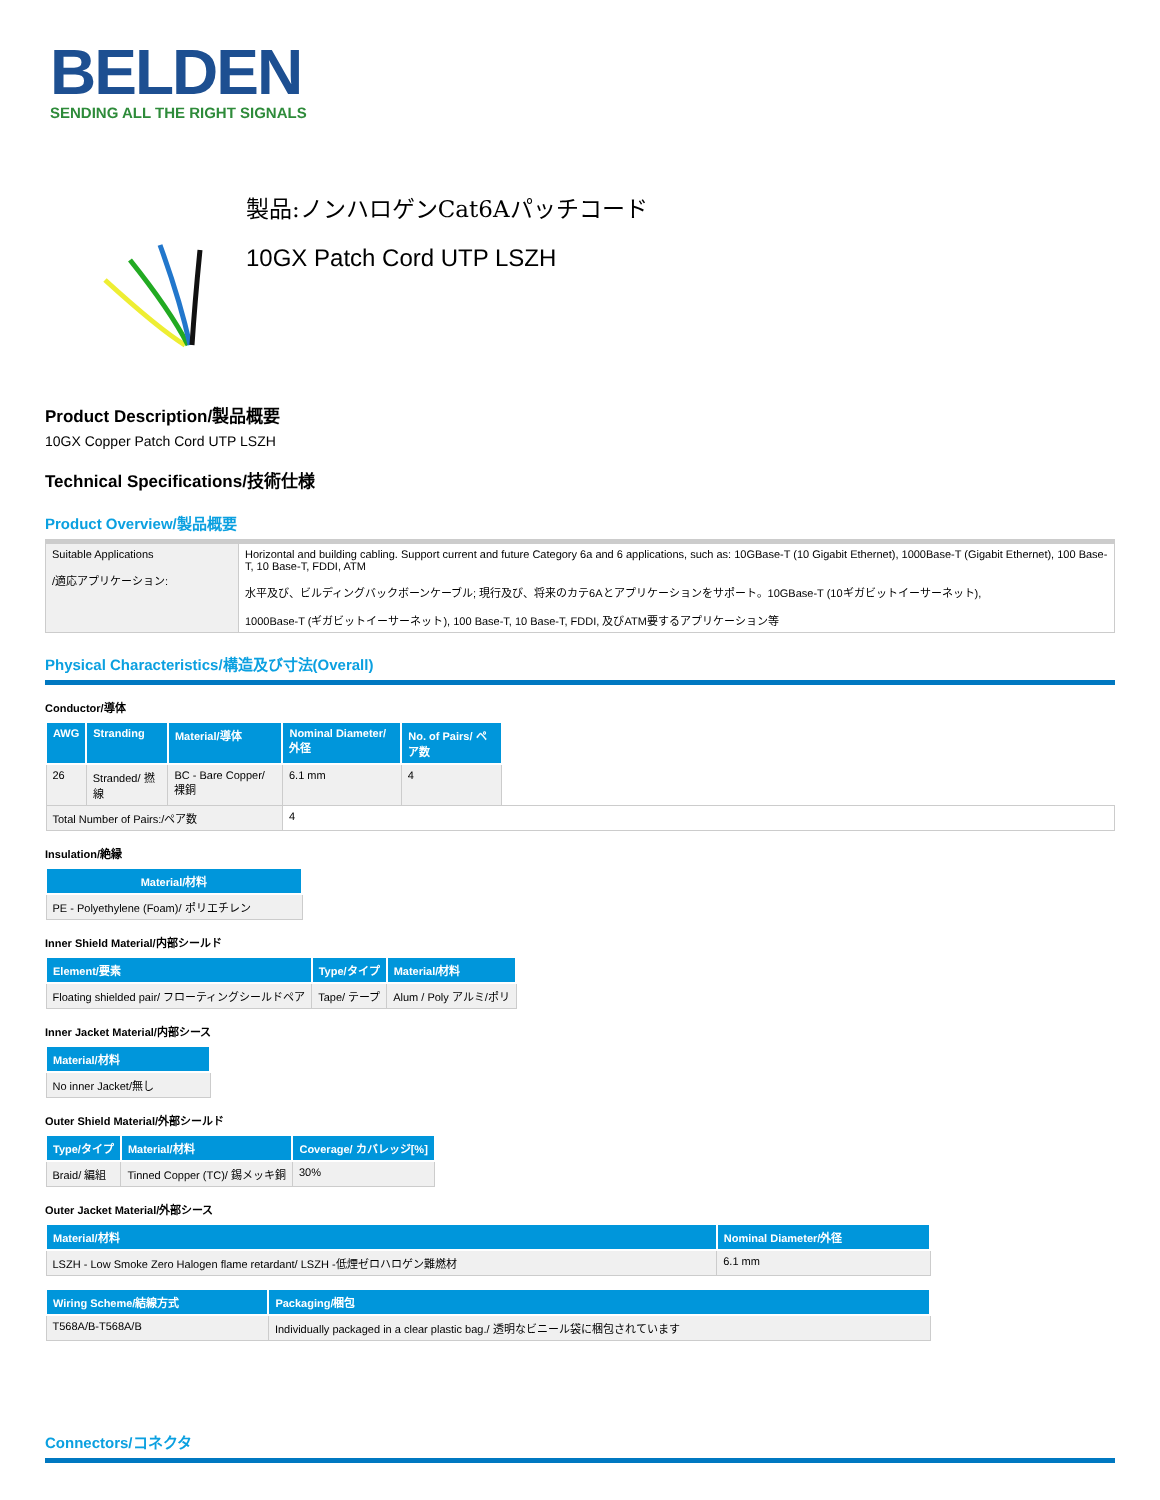BELDEN
SENDING ALL THE RIGHT SIGNALS
製品:ノンハロゲンCat6Aパッチコード
10GX Patch Cord UTP LSZH
Product Description/製品概要
10GX Copper Patch Cord UTP LSZH
Technical Specifications/技術仕様
Product Overview/製品概要
| Suitable Applications /適応アプリケーション: | Horizontal and building cabling. Support current and future Category 6a and 6 applications, such as: 10GBase-T (10 Gigabit Ethernet), 1000Base-T (Gigabit Ethernet), 100 Base-T, 10 Base-T, FDDI, ATM 水平及び、ビルディングバックボーンケーブル; 現行及び、将来のカテ6Aとアプリケーションをサポート。10GBase-T (10ギガビットイーサーネット), 1000Base-T (ギガビットイーサーネット), 100 Base-T, 10 Base-T, FDDI, 及びATM要するアプリケーション等 |
Physical Characteristics/構造及び寸法(Overall)
Conductor/導体
| AWG | Stranding | Material/導体 | Nominal Diameter/外径 | No. of Pairs/ ペア数 | |
| 26 | Stranded/ 撚線 | BC - Bare Copper/ 裸銅 | 6.1 mm | 4 | |
| Total Number of Pairs:/ペア数 | | | 4 | | |
Insulation/絶縁
| Material/材料 |
| --- |
| PE - Polyethylene (Foam)/ ポリエチレン |
Inner Shield Material/内部シールド
| Element/要素 | Type/タイプ | Material/材料 |
| --- | --- | --- |
| Floating shielded pair/ フローティングシールドペア | Tape/ テープ | Alum / Poly アルミ/ポリ |
Inner Jacket Material/内部シース
| Material/材料 |
| --- |
| No inner Jacket/無し |
Outer Shield Material/外部シールド
| Type/タイプ | Material/材料 | Coverage/ カバレッジ[%] |
| --- | --- | --- |
| Braid/ 編組 | Tinned Copper (TC)/ 錫メッキ銅 | 30% |
Outer Jacket Material/外部シース
| Material/材料 | Nominal Diameter/外径 |
| --- | --- |
| LSZH - Low Smoke Zero Halogen flame retardant/ LSZH -低煙ゼロハロゲン難燃材 | 6.1 mm |
| Wiring Scheme/結線方式 | Packaging/梱包 |
| --- | --- |
| T568A/B-T568A/B | Individually packaged in a clear plastic bag./ 透明なビニール袋に梱包されています |
Connectors/コネクタ